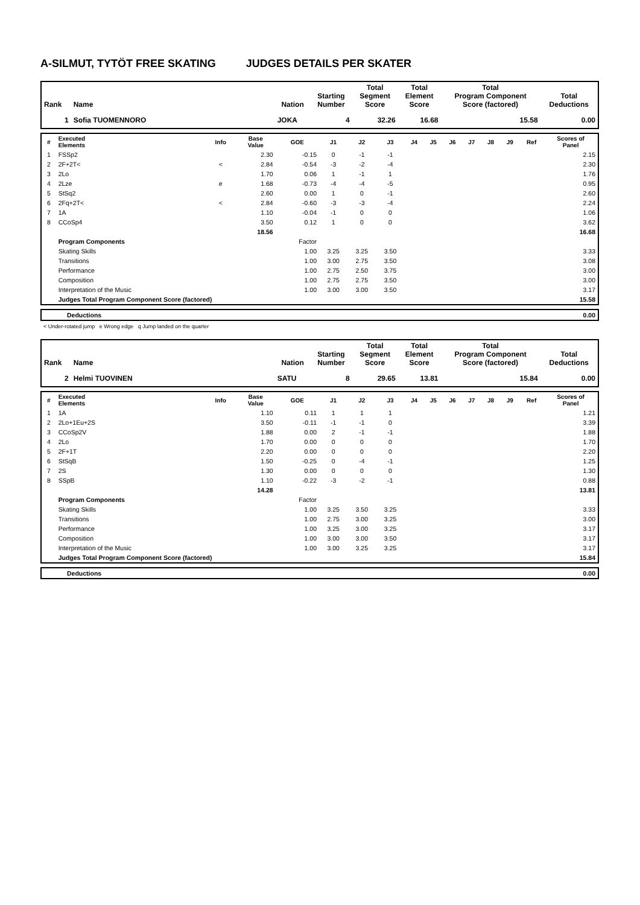A-SILMUT, TYTÖT FREE SKATING JUDGES DETAILS PER SKATER
| Rank | Name | Nation | Starting Number | Total Segment Score | Total Element Score | Total Program Component Score (factored) | Total Deductions |
| --- | --- | --- | --- | --- | --- | --- | --- |
| 1 | Sofia TUOMENNORO | JOKA | 4 | 32.26 | 16.68 | 15.58 | 0.00 |
| # | Executed Elements | Info | Base Value | GOE | J1 | J2 | J3 | J4 | J5 | J6 | J7 | J8 | J9 | Ref | Scores of Panel |
| --- | --- | --- | --- | --- | --- | --- | --- | --- | --- | --- | --- | --- | --- | --- | --- |
| 1 | FSSp2 | | 2.30 | -0.15 | 0 | -1 | -1 | | | | | | | | 2.15 |
| 2 | 2F+2T< | < | 2.84 | -0.54 | -3 | -2 | -4 | | | | | | | | 2.30 |
| 3 | 2Lo | | 1.70 | 0.06 | 1 | -1 | 1 | | | | | | | | 1.76 |
| 4 | 2Lze | e | 1.68 | -0.73 | -4 | -4 | -5 | | | | | | | | 0.95 |
| 5 | StSq2 | | 2.60 | 0.00 | 1 | 0 | -1 | | | | | | | | 2.60 |
| 6 | 2Fq+2T< | < | 2.84 | -0.60 | -3 | -3 | -4 | | | | | | | | 2.24 |
| 7 | 1A | | 1.10 | -0.04 | -1 | 0 | 0 | | | | | | | | 1.06 |
| 8 | CCoSp4 | | 3.50 | 0.12 | 1 | 0 | 0 | | | | | | | | 3.62 |
| | | | 18.56 | | | | | | | | | | | | 16.68 |
| | Program Components | | | Factor | | | | | | | | | | | |
| | Skating Skills | | | 1.00 | 3.25 | 3.25 | 3.50 | | | | | | | | 3.33 |
| | Transitions | | | 1.00 | 3.00 | 2.75 | 3.50 | | | | | | | | 3.08 |
| | Performance | | | 1.00 | 2.75 | 2.50 | 3.75 | | | | | | | | 3.00 |
| | Composition | | | 1.00 | 2.75 | 2.75 | 3.50 | | | | | | | | 3.00 |
| | Interpretation of the Music | | | 1.00 | 3.00 | 3.00 | 3.50 | | | | | | | | 3.17 |
| | Judges Total Program Component Score (factored) | | | | | | | | | | | | | | 15.58 |
| | Deductions | 0.00 |
< Under-rotated jump e Wrong edge q Jump landed on the quarter
| Rank | Name | Nation | Starting Number | Total Segment Score | Total Element Score | Total Program Component Score (factored) | Total Deductions |
| --- | --- | --- | --- | --- | --- | --- | --- |
| 2 | Helmi TUOVINEN | SATU | 8 | 29.65 | 13.81 | 15.84 | 0.00 |
| # | Executed Elements | Info | Base Value | GOE | J1 | J2 | J3 | J4 | J5 | J6 | J7 | J8 | J9 | Ref | Scores of Panel |
| --- | --- | --- | --- | --- | --- | --- | --- | --- | --- | --- | --- | --- | --- | --- | --- |
| 1 | 1A | | 1.10 | 0.11 | 1 | 1 | 1 | | | | | | | | 1.21 |
| 2 | 2Lo+1Eu+2S | | 3.50 | -0.11 | -1 | -1 | 0 | | | | | | | | 3.39 |
| 3 | CCoSp2V | | 1.88 | 0.00 | 2 | -1 | -1 | | | | | | | | 1.88 |
| 4 | 2Lo | | 1.70 | 0.00 | 0 | 0 | 0 | | | | | | | | 1.70 |
| 5 | 2F+1T | | 2.20 | 0.00 | 0 | 0 | 0 | | | | | | | | 2.20 |
| 6 | StSqB | | 1.50 | -0.25 | 0 | -4 | -1 | | | | | | | | 1.25 |
| 7 | 2S | | 1.30 | 0.00 | 0 | 0 | 0 | | | | | | | | 1.30 |
| 8 | SSpB | | 1.10 | -0.22 | -3 | -2 | -1 | | | | | | | | 0.88 |
| | | | 14.28 | | | | | | | | | | | | 13.81 |
| | Program Components | | | Factor | | | | | | | | | | | |
| | Skating Skills | | | 1.00 | 3.25 | 3.50 | 3.25 | | | | | | | | 3.33 |
| | Transitions | | | 1.00 | 2.75 | 3.00 | 3.25 | | | | | | | | 3.00 |
| | Performance | | | 1.00 | 3.25 | 3.00 | 3.25 | | | | | | | | 3.17 |
| | Composition | | | 1.00 | 3.00 | 3.00 | 3.50 | | | | | | | | 3.17 |
| | Interpretation of the Music | | | 1.00 | 3.00 | 3.25 | 3.25 | | | | | | | | 3.17 |
| | Judges Total Program Component Score (factored) | | | | | | | | | | | | | | 15.84 |
| | Deductions | 0.00 |